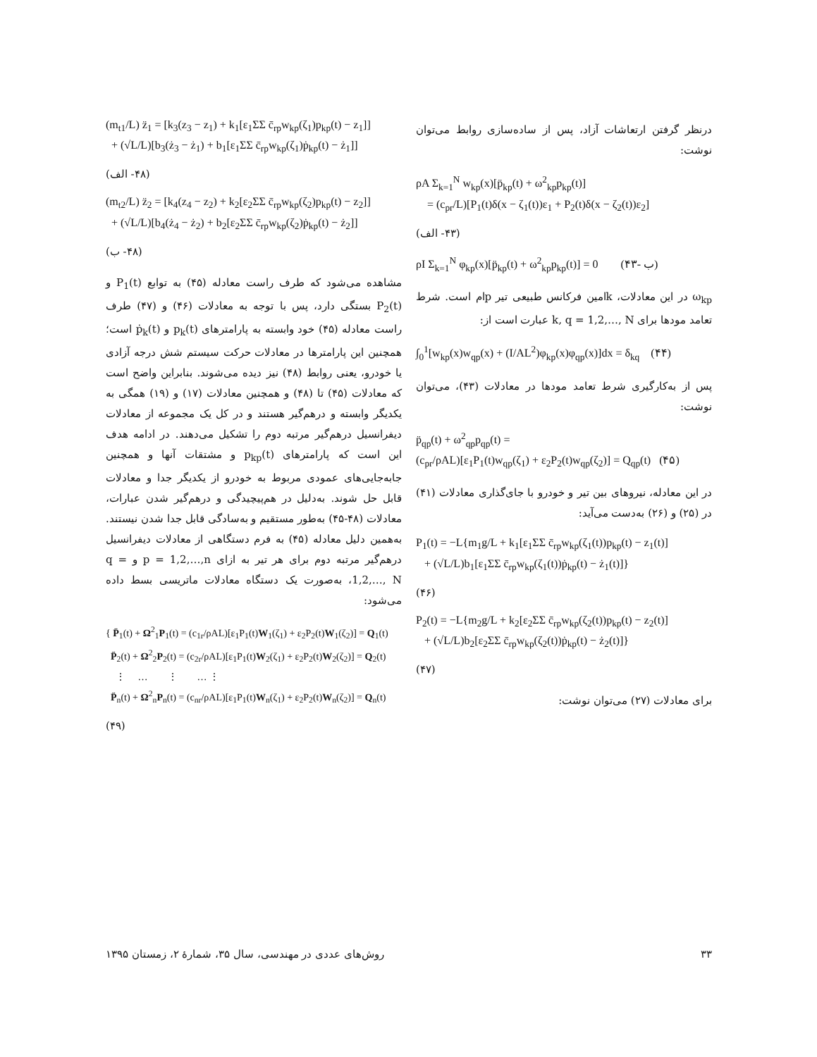درنظر گرفتن ارتعاشات آزاد، پس از ساده‌سازی روابط می‌توان نوشت:
ρA Σ<sub>k=1</sub><sup>N</sup> w<sub>kp</sub>(x)[p̈<sub>kp</sub>(t) + ω<sup>2</sup><sub>kp</sub>p<sub>kp</sub>(t)]
= (c<sub>pr</sub>/L)[P<sub>1</sub>(t)δ(x − ζ<sub>1</sub>(t))ε<sub>1</sub> + P<sub>2</sub>(t)δ(x − ζ<sub>2</sub>(t))ε<sub>2</sub>]
(۴۳- الف)
ρI Σ<sub>k=1</sub><sup>N</sup> φ<sub>kp</sub>(x)[p̈<sub>kp</sub>(t) + ω<sup>2</sup><sub>kp</sub>p<sub>kp</sub>(t)] = 0 (۴۳- ب)
ω<sub>kp</sub> در این معادلات، kامین فرکانس طبیعی تیر pام است. شرط تعامد مودها برای k, q = 1,2,…, N عبارت است از:
∫<sub>0</sub><sup>1</sup>[w<sub>kp</sub>(x)w<sub>qp</sub>(x) + (I/AL<sup>2</sup>)φ<sub>kp</sub>(x)φ<sub>qp</sub>(x)]dx = δ<sub>kq</sub> (۴۴)
پس از به‌کارگیری شرط تعامد مودها در معادلات (۴۳)، می‌توان نوشت:
p̈<sub>qp</sub>(t) + ω<sup>2</sup><sub>qp</sub>p<sub>qp</sub>(t) =
(c<sub>pr</sub>/ρAL)[ε<sub>1</sub>P<sub>1</sub>(t)w<sub>qp</sub>(ζ<sub>1</sub>) + ε<sub>2</sub>P<sub>2</sub>(t)w<sub>qp</sub>(ζ<sub>2</sub>)] = Q<sub>qp</sub>(t) (۴۵)
در این معادله، نیروهای بین تیر و خودرو با جای‌گذاری معادلات (۴۱) در (۲۵) و (۲۶) به‌دست می‌آید:
P<sub>1</sub>(t) = −L{m<sub>1</sub>g/L + k<sub>1</sub>[ε<sub>1</sub>ΣΣ c̄<sub>rp</sub>w<sub>kp</sub>(ζ<sub>1</sub>(t))p<sub>kp</sub>(t) − z<sub>1</sub>(t)]
+ (√L/L)b<sub>1</sub>[ε<sub>1</sub>ΣΣ c̄<sub>rp</sub>w<sub>kp</sub>(ζ<sub>1</sub>(t))ṗ<sub>kp</sub>(t) − ż<sub>1</sub>(t)]}
(۴۶)
P<sub>2</sub>(t) = −L{m<sub>2</sub>g/L + k<sub>2</sub>[ε<sub>2</sub>ΣΣ c̄<sub>rp</sub>w<sub>kp</sub>(ζ<sub>2</sub>(t))p<sub>kp</sub>(t) − z<sub>2</sub>(t)]
+ (√L/L)b<sub>2</sub>[ε<sub>2</sub>ΣΣ c̄<sub>rp</sub>w<sub>kp</sub>(ζ<sub>2</sub>(t))ṗ<sub>kp</sub>(t) − ż<sub>2</sub>(t)]}
(۴۷)
برای معادلات (۲۷) می‌توان نوشت:
(m<sub>t1</sub>/L) z̈<sub>1</sub> = [k<sub>3</sub>(z<sub>3</sub> − z<sub>1</sub>) + k<sub>1</sub>[ε<sub>1</sub>ΣΣ c̄<sub>rp</sub>w<sub>kp</sub>(ζ<sub>1</sub>)p<sub>kp</sub>(t) − z<sub>1</sub>]]
+ (√L/L)[b<sub>3</sub>(ż<sub>3</sub> − ż<sub>1</sub>) + b<sub>1</sub>[ε<sub>1</sub>ΣΣ c̄<sub>rp</sub>w<sub>kp</sub>(ζ<sub>1</sub>)ṗ<sub>kp</sub>(t) − ż<sub>1</sub>]]
(۴۸- الف)
(m<sub>t2</sub>/L) z̈<sub>2</sub> = [k<sub>4</sub>(z<sub>4</sub> − z<sub>2</sub>) + k<sub>2</sub>[ε<sub>2</sub>ΣΣ c̄<sub>rp</sub>w<sub>kp</sub>(ζ<sub>2</sub>)p<sub>kp</sub>(t) − z<sub>2</sub>]]
+ (√L/L)[b<sub>4</sub>(ż<sub>4</sub> − ż<sub>2</sub>) + b<sub>2</sub>[ε<sub>2</sub>ΣΣ c̄<sub>rp</sub>w<sub>kp</sub>(ζ<sub>2</sub>)ṗ<sub>kp</sub>(t) − ż<sub>2</sub>]]
(۴۸- ب)
مشاهده می‌شود که طرف راست معادله (۴۵) به توابع P<sub>1</sub>(t) و P<sub>2</sub>(t) بستگی دارد، پس با توجه به معادلات (۴۶) و (۴۷) طرف راست معادله (۴۵) خود وابسته به پارامترهای p<sub>k</sub>(t) و ṗ<sub>k</sub>(t) است؛ همچنین این پارامترها در معادلات حرکت سیستم شش درجه آزادی یا خودرو، یعنی روابط (۴۸) نیز دیده می‌شوند. بنابراین واضح است که معادلات (۴۵) تا (۴۸) و همچنین معادلات (۱۷) و (۱۹) همگی به یکدیگر وابسته و درهم‌گیر هستند و در کل یک مجموعه از معادلات دیفرانسیل درهم‌گیر مرتبه دوم را تشکیل می‌دهند. در ادامه هدف این است که پارامترهای p<sub>kp</sub>(t) و مشتقات آنها و همچنین جابه‌جایی‌های عمودی مربوط به خودرو از یکدیگر جدا و معادلات قابل حل شوند. به‌دلیل در هم‌پیچیدگی و درهم‌گیر شدن عبارات، معادلات (۴۸-۴۵) به‌طور مستقیم و به‌سادگی قابل جدا شدن نیستند. به‌همین دلیل معادله (۴۵) به فرم دستگاهی از معادلات دیفرانسیل درهم‌گیر مرتبه دوم برای هر تیر به ازای p = 1,2,…,n و q = 1,2,…, N، به‌صورت یک دستگاه معادلات ماتریسی بسط داده می‌شود:
{ P̈<sub>1</sub>(t) + Ω<sup>2</sup><sub>1</sub>P<sub>1</sub>(t) = (c<sub>1r</sub>/ρAL)[ε<sub>1</sub>P<sub>1</sub>(t)W<sub>1</sub>(ζ<sub>1</sub>) + ε<sub>2</sub>P<sub>2</sub>(t)W<sub>1</sub>(ζ<sub>2</sub>)] = Q<sub>1</sub>(t)
P̈<sub>2</sub>(t) + Ω<sup>2</sup><sub>2</sub>P<sub>2</sub>(t) = (c<sub>2r</sub>/ρAL)[ε<sub>1</sub>P<sub>1</sub>(t)W<sub>2</sub>(ζ<sub>1</sub>) + ε<sub>2</sub>P<sub>2</sub>(t)W<sub>2</sub>(ζ<sub>2</sub>)] = Q<sub>2</sub>(t)
⋮ … ⋮ … ⋮
P̈<sub>n</sub>(t) + Ω<sup>2</sup><sub>n</sub>P<sub>n</sub>(t) = (c<sub>nr</sub>/ρAL)[ε<sub>1</sub>P<sub>1</sub>(t)W<sub>n</sub>(ζ<sub>1</sub>) + ε<sub>2</sub>P<sub>2</sub>(t)W<sub>n</sub>(ζ<sub>2</sub>)] = Q<sub>n</sub>(t)
(۴۹)
روش‌های عددی در مهندسی، سال ۳۵، شمارهٔ ۲، زمستان ۱۳۹۵ ۳۳